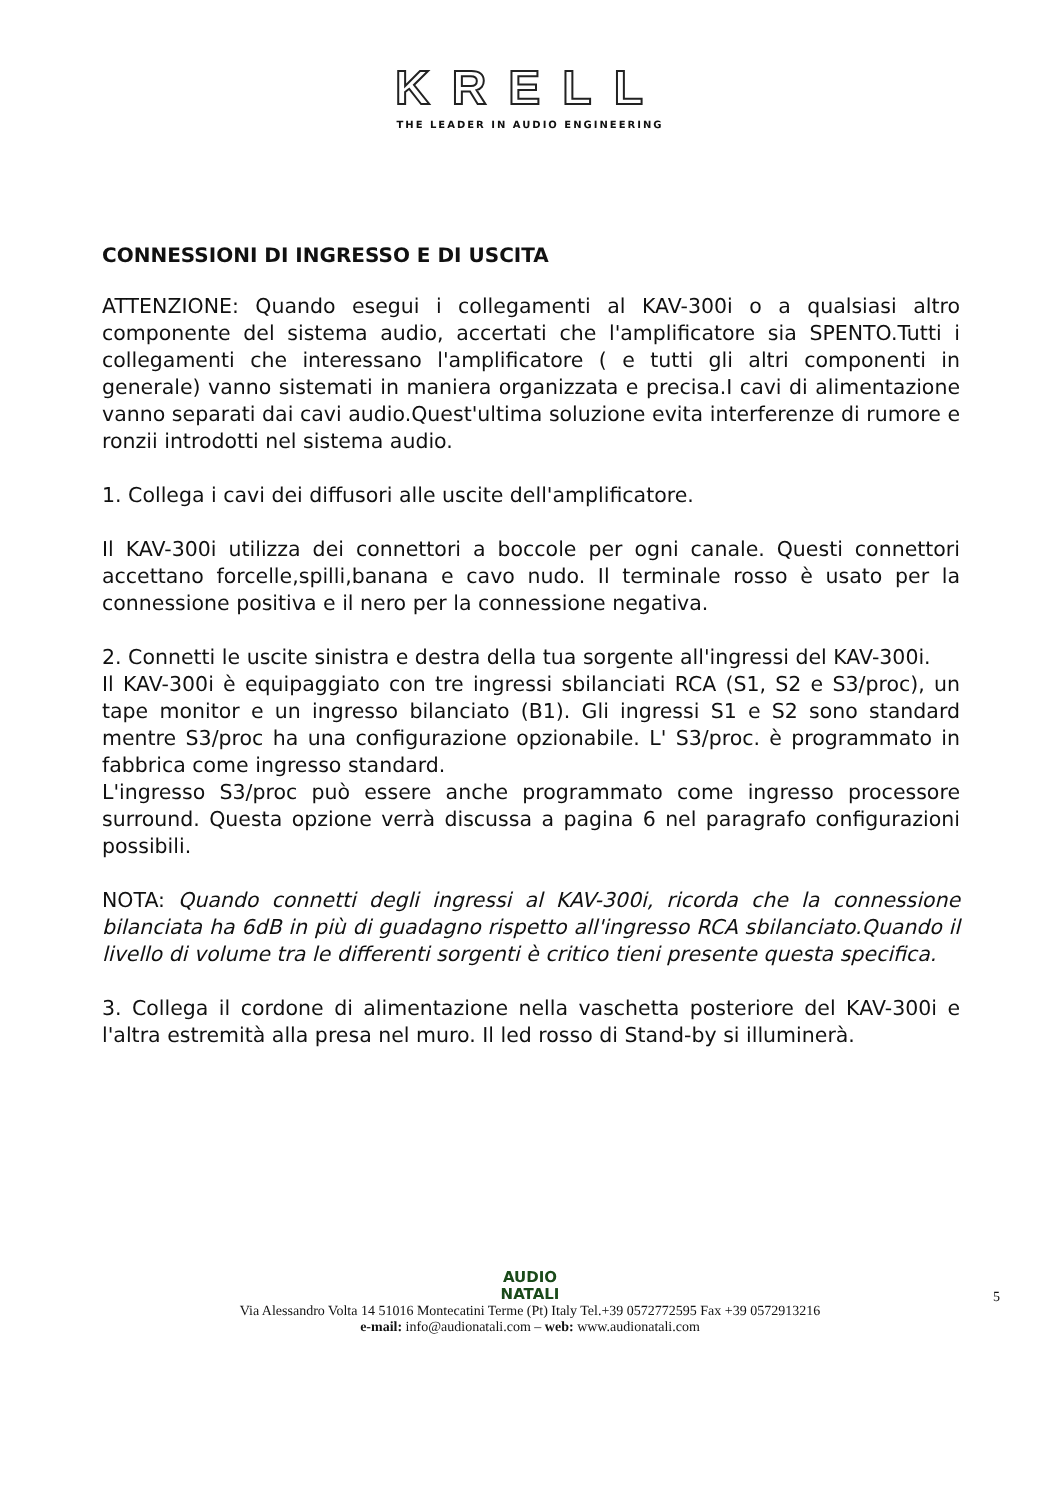KRELL
THE LEADER IN AUDIO ENGINEERING
CONNESSIONI DI INGRESSO E DI USCITA
ATTENZIONE: Quando esegui i collegamenti al KAV-300i o a qualsiasi altro componente del sistema audio, accertati che l'amplificatore sia SPENTO.Tutti i collegamenti che interessano l'amplificatore ( e tutti gli altri componenti in generale) vanno sistemati in maniera organizzata e precisa.I cavi di alimentazione vanno separati dai cavi audio.Quest'ultima soluzione evita interferenze di rumore e ronzii introdotti nel sistema audio.
1. Collega i cavi dei diffusori alle uscite dell'amplificatore.
Il KAV-300i utilizza dei connettori a boccole per ogni canale. Questi connettori accettano forcelle,spilli,banana e cavo nudo. Il terminale rosso è usato per la connessione positiva e il nero per la connessione negativa.
2. Connetti le uscite sinistra e destra della tua sorgente all'ingressi del KAV-300i.
Il KAV-300i è equipaggiato con tre ingressi sbilanciati RCA (S1, S2 e S3/proc), un tape monitor e un ingresso bilanciato (B1). Gli ingressi S1 e S2 sono standard mentre S3/proc ha una configurazione opzionabile. L' S3/proc. è programmato in fabbrica come ingresso standard.
L'ingresso S3/proc può essere anche programmato come ingresso processore surround. Questa opzione verrà discussa a pagina 6 nel paragrafo configurazioni possibili.
NOTA: Quando connetti degli ingressi al KAV-300i, ricorda che la connessione bilanciata ha 6dB in più di guadagno rispetto all'ingresso RCA sbilanciato.Quando il livello di volume tra le differenti sorgenti è critico tieni presente questa specifica.
3. Collega il cordone di alimentazione nella vaschetta posteriore del KAV-300i e l'altra estremità alla presa nel muro. Il led rosso di Stand-by si illuminerà.
AUDIO
NATALI
5
Via Alessandro Volta 14 51016 Montecatini Terme (Pt) Italy Tel.+39 0572772595 Fax +39 0572913216
e-mail: info@audionatali.com – web: www.audionatali.com